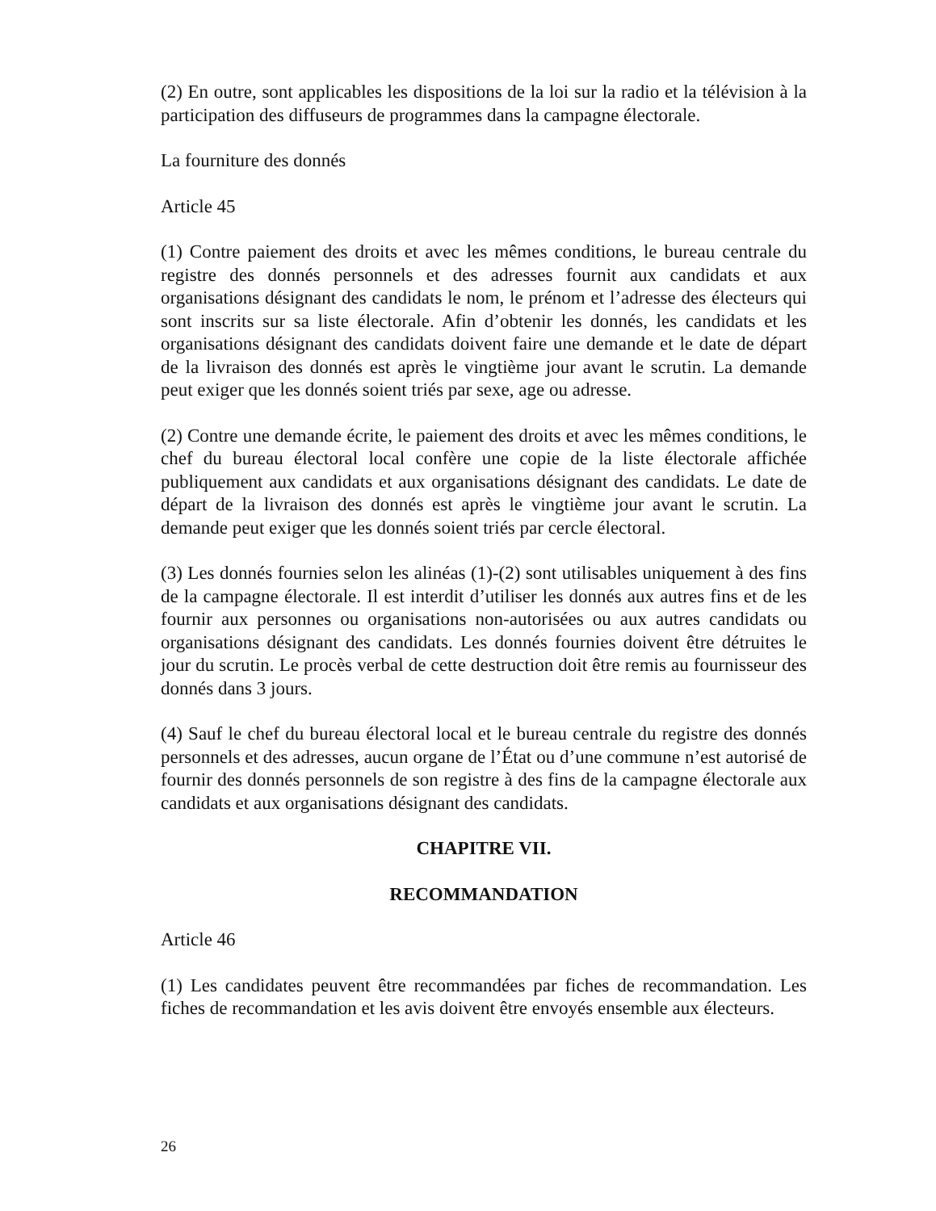(2) En outre, sont applicables les dispositions de la loi sur la radio et la télévision à la participation des diffuseurs de programmes dans la campagne électorale.
La fourniture des donnés
Article 45
(1) Contre paiement des droits et avec les mêmes conditions, le bureau centrale du registre des donnés personnels et des adresses fournit aux candidats et aux organisations désignant des candidats le nom, le prénom et l’adresse des électeurs qui sont inscrits sur sa liste électorale. Afin d’obtenir les donnés, les candidats et les organisations désignant des candidats doivent faire une demande et le date de départ de la livraison des donnés est après le vingtième jour avant le scrutin. La demande peut exiger que les donnés soient triés par sexe, age ou adresse.
(2) Contre une demande écrite, le paiement des droits et avec les mêmes conditions, le chef du bureau électoral local confère une copie de la liste électorale affichée publiquement aux candidats et aux organisations désignant des candidats. Le date de départ de la livraison des donnés est après le vingtième jour avant le scrutin. La demande peut exiger que les donnés soient triés par cercle électoral.
(3) Les donnés fournies selon les alinéas (1)-(2) sont utilisables uniquement à des fins de la campagne électorale. Il est interdit d’utiliser les donnés aux autres fins et de les fournir aux personnes ou organisations non-autorisées ou aux autres candidats ou organisations désignant des candidats. Les donnés fournies doivent être détruites le jour du scrutin. Le procès verbal de cette destruction doit être remis au fournisseur des donnés dans 3 jours.
(4) Sauf le chef du bureau électoral local et le bureau centrale du registre des donnés personnels et des adresses, aucun organe de l’État ou d’une commune n’est autorisé de fournir des donnés personnels de son registre à des fins de la campagne électorale aux candidats et aux organisations désignant des candidats.
CHAPITRE VII.
RECOMMANDATION
Article 46
(1) Les candidates peuvent être recommandées par fiches de recommandation. Les fiches de recommandation et les avis doivent être envoyés ensemble aux électeurs.
26